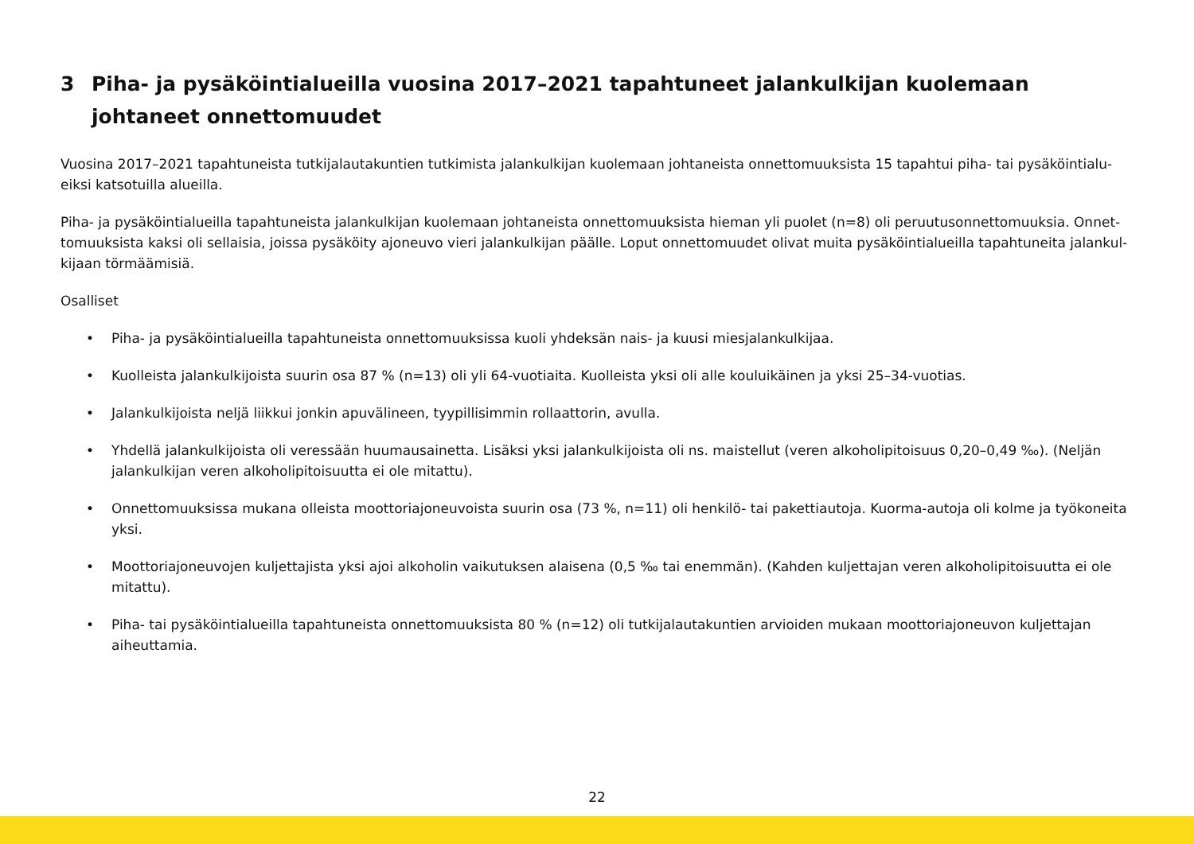3 Piha- ja pysäköintialueilla vuosina 2017–2021 tapahtuneet jalankulkijan kuolemaan johtaneet onnet­tomuudet
Vuosina 2017–2021 tapahtuneista tutkijalautakuntien tutkimista jalankulkijan kuolemaan johtaneista onnettomuuksista 15 tapahtui piha- tai pysäköintialu­eiksi katsotuilla alueilla.
Piha- ja pysäköintialueilla tapahtuneista jalankulkijan kuolemaan johtaneista onnettomuuksista hieman yli puolet (n=8) oli peruutusonnettomuuksia. Onnet­tomuuksista kaksi oli sellaisia, joissa pysäköity ajoneuvo vieri jalankulkijan päälle. Loput onnettomuudet olivat muita pysäköintialueilla tapahtuneita jalankul­kijaan törmäämisiä.
Osalliset
• Piha- ja pysäköintialueilla tapahtuneista onnettomuuksissa kuoli yhdeksän nais- ja kuusi miesjalankulkijaa.
• Kuolleista jalankulkijoista suurin osa 87 % (n=13) oli yli 64-vuotiaita. Kuolleista yksi oli alle kouluikäinen ja yksi 25–34-vuotias.
• Jalankulkijoista neljä liikkui jonkin apuvälineen, tyypillisimmin rollaattorin, avulla.
• Yhdellä jalankulkijoista oli veressään huumausainetta. Lisäksi yksi jalankulkijoista oli ns. maistellut (veren alkoholipitoisuus 0,20–0,49 ‰). (Neljän jalankulkijan veren alkoholipitoisuutta ei ole mitattu).
• Onnettomuuksissa mukana olleista moottoriajoneuvoista suurin osa (73 %, n=11) oli henkilö- tai pakettiautoja. Kuorma-autoja oli kolme ja työko­neita yksi.
• Moottoriajoneuvojen kuljettajista yksi ajoi alkoholin vaikutuksen alaisena (0,5 ‰ tai enemmän). (Kahden kuljettajan veren alkoholipitoisuutta ei ole mitattu).
• Piha- tai pysäköintialueilla tapahtuneista onnettomuuksista 80 % (n=12) oli tutkijalautakuntien arvioiden mukaan moottoriajoneuvon kuljettajan aiheuttamia.
22